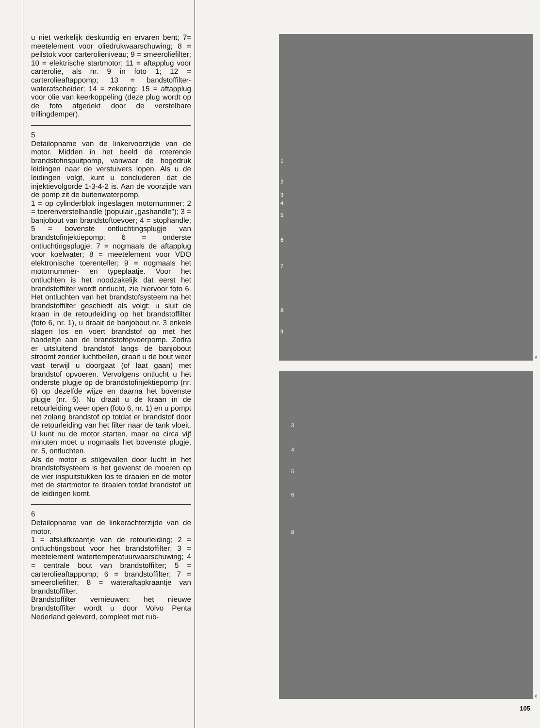u niet werkelijk deskundig en ervaren bent; 7= meetelement voor oliedrukwaarschuwing; 8 = peilstok voor carterolieniveau; 9 = smeeroliefilter; 10 = elektrische startmotor; 11 = aftapplug voor carterolie, als nr. 9 in foto 1; 12 = carterolieaftappomp; 13 = bandstoffilter-waterafscheider; 14 = zekering; 15 = aftapplug voor olie van keerkoppeling (deze plug wordt op de foto afgedekt door de verstelbare trillingdemper).
5
Detailopname van de linkervoorzijde van de motor. Midden in het beeld de roterende brandstofinspuitpomp, vanwaar de hogedruk leidingen naar de verstuivers lopen. Als u de leidingen volgt, kunt u concluderen dat de injektievolgorde 1-3-4-2 is. Aan de voorzijde van de pomp zit de buitenwaterpomp.
1 = op cylinderblok ingeslagen motornummer; 2 = toerenverstelhandle (populair „gashandle”); 3 = banjobout van brandstoftoevoer; 4 = stophandle; 5 = bovenste ontluchtingsplugje van brandstofinjektiepomp; 6 = onderste ontluchtingsplugje; 7 = nogmaals de aftapplug voor koelwater; 8 = meetelement voor VDO elektronische toerenteller; 9 = nogmaals het motornummer- en typeplaatje. Voor het ontluchten is het noodzakelijk dat eerst het brandstoffilter wordt ontlucht, zie hiervoor foto 6. Het ontluchten van het brandstofsysteem na het brandstoffilter geschiedt als volgt: u sluit de kraan in de retourleiding op het brandstoffilter (foto 6, nr. 1), u draait de banjobout nr. 3 enkele slagen los en voert brandstof op met het handeltje aan de brandstofopvoerpomp. Zodra er uitsluitend brandstof langs de banjobout stroomt zonder luchtbellen, draait u de bout weer vast terwijl u doorgaat (of laat gaan) met brandstof opvoeren. Vervolgens ontlucht u het onderste plugje op de brandstofinjektiepomp (nr. 6) op dezelfde wijze en daarna het bovenste plugje (nr. 5). Nu draait u de kraan in de retourleiding weer open (foto 6, nr. 1) en u pompt net zolang brandstof op totdat er brandstof door de retourleiding van het filter naar de tank vloeit. U kunt nu de motor starten, maar na circa vijf minuten moet u nogmaals het bovenste plugje, nr. 5, ontluchten.
Als de motor is stilgevallen door lucht in het brandstofsysteem is het gewenst de moeren op de vier inspuitstukken los te draaien en de motor met de startmotor te draaien totdat brandstof uit de leidingen komt.
6
Detailopname van de linkerachterzijde van de motor.
1 = afsluitkraantje van de retourleiding; 2 = ontluchtingsbout voor het brandstoffilter; 3 = meetelement watertemperatuurwaarschuwing; 4 = centrale bout van brandstoffilter; 5 = carterolieaftappomp; 6 = brandstoffilter; 7 = smeeroliefilter; 8 = wateraftapkraantje van brandstoffilter.
Brandstoffilter vernieuwen: het nieuwe brandstoffilter wordt u door Volvo Penta Nederland geleverd, compleet met rub-
1
2
3
4
5
6
7
8
9
5
3
4
5
6
8
6
105